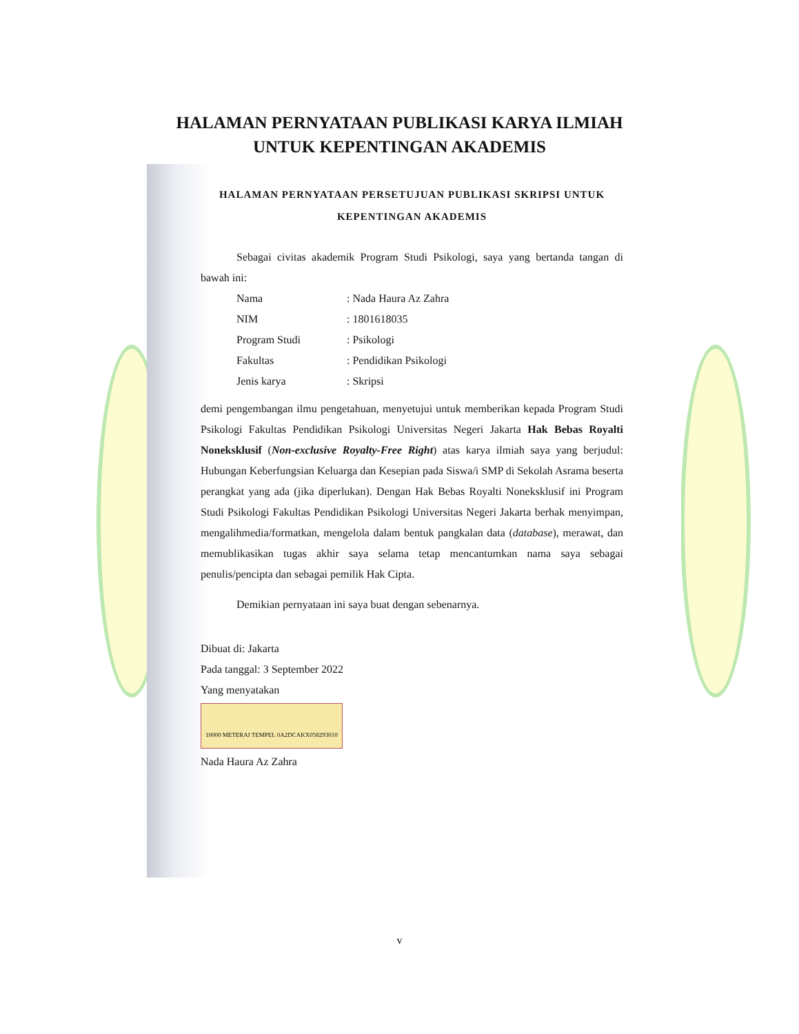HALAMAN PERNYATAAN PUBLIKASI KARYA ILMIAH
UNTUK KEPENTINGAN AKADEMIS
HALAMAN PERNYATAAN PERSETUJUAN PUBLIKASI SKRIPSI UNTUK
KEPENTINGAN AKADEMIS
Sebagai civitas akademik Program Studi Psikologi, saya yang bertanda tangan di bawah ini:
Nama: Nada Haura Az Zahra
NIM: 1801618035
Program Studi: Psikologi
Fakultas: Pendidikan Psikologi
Jenis karya: Skripsi
demi pengembangan ilmu pengetahuan, menyetujui untuk memberikan kepada Program Studi Psikologi Fakultas Pendidikan Psikologi Universitas Negeri Jakarta Hak Bebas Royalti Noneksklusif (Non-exclusive Royalty-Free Right) atas karya ilmiah saya yang berjudul: Hubungan Keberfungsian Keluarga dan Kesepian pada Siswa/i SMP di Sekolah Asrama beserta perangkat yang ada (jika diperlukan). Dengan Hak Bebas Royalti Noneksklusif ini Program Studi Psikologi Fakultas Pendidikan Psikologi Universitas Negeri Jakarta berhak menyimpan, mengalihmedia/formatkan, mengelola dalam bentuk pangkalan data (database), merawat, dan memublikasikan tugas akhir saya selama tetap mencantumkan nama saya sebagai penulis/pencipta dan sebagai pemilik Hak Cipta.
Demikian pernyataan ini saya buat dengan sebenarnya.
Dibuat di: Jakarta
Pada tanggal: 3 September 2022
Yang menyatakan
10000 METERAI TEMPEL 0A2DCAKX058293010
Nada Haura Az Zahra
v